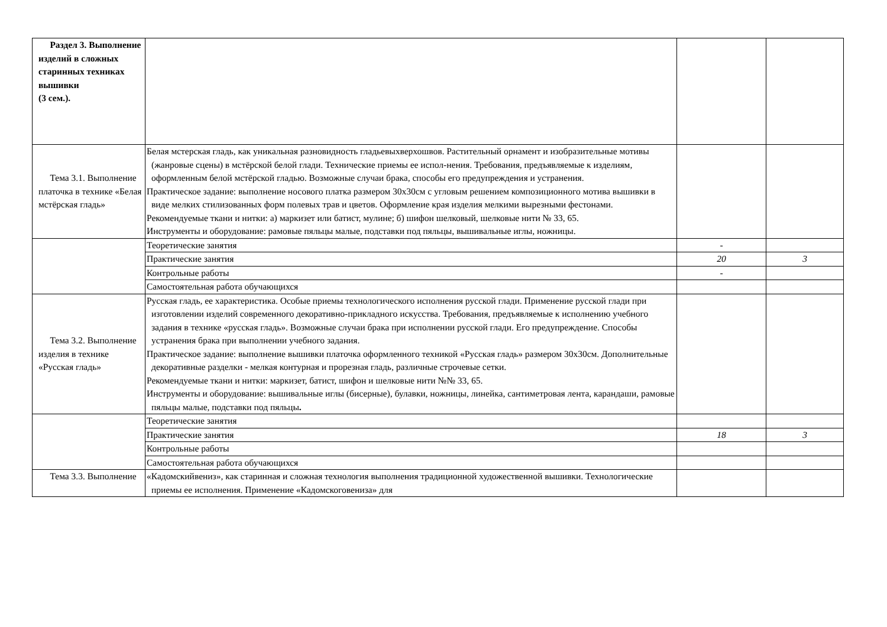| Раздел 3. Выполнение изделий в сложных старинных техниках вышивки (3 сем.). | | | |
| Тема 3.1. Выполнение платочка в технике «Белая мстёрская гладь» | Белая мстерская гладь, как уникальная разновидность гладьевыхверхошвов. Растительный орнамент и изобразительные мотивы (жанровые сцены) в мстёрской белой глади. Технические приемы ее испол-нения. Требования, предъявляемые к изделиям, оформленным белой мстёрской гладью. Возможные случаи брака, способы его предупреждения и устранения. Практическое задание: выполнение носового платка размером 30х30см с угловым решением композиционного мотива вышивки в виде мелких стилизованных форм полевых трав и цветов. Оформление края изделия мелкими вырезными фестонами. Рекомендуемые ткани и нитки: а) маркизет или батист, мулине; б) шифон шелковый, шелковые нити № 33, 65. Инструменты и оборудование: рамовые пяльцы малые, подставки под пяльцы, вышивальные иглы, ножницы. | | |
| | Теоретические занятия | - | |
| | Практические занятия | 20 | 3 |
| | Контрольные работы | - | |
| | Самостоятельная работа обучающихся | | |
| Тема 3.2. Выполнение изделия в технике «Русская гладь» | Русская гладь, ее характеристика. Особые приемы технологического исполнения русской глади. Применение русской глади при изготовлении изделий современного декоративно-прикладного искусства. Требования, предъявляемые к исполнению учебного задания в технике «русская гладь». Возможные случаи брака при исполнении русской глади. Его предупреждение. Способы устранения брака при выполнении учебного задания. Практическое задание: выполнение вышивки платочка оформленного техникой «Русская гладь» размером 30х30см. Дополнительные декоративные разделки - мелкая контурная и прорезная гладь, различные строчевые сетки. Рекомендуемые ткани и нитки: маркизет, батист, шифон и шелковые нити №№ 33, 65. Инструменты и оборудование: вышивальные иглы (бисерные), булавки, ножницы, линейка, сантиметровая лента, карандаши, рамовые пяльцы малые, подставки под пяльцы . | | |
| | Теоретические занятия | | |
| | Практические занятия | 18 | 3 |
| | Контрольные работы | | |
| | Самостоятельная работа обучающихся | | |
| Тема 3.3. Выполнение | «Кадомскийвениз», как старинная и сложная технология выполнения традиционной художественной вышивки. Технологические приемы ее исполнения. Применение «Кадомскоговениза» для | | |